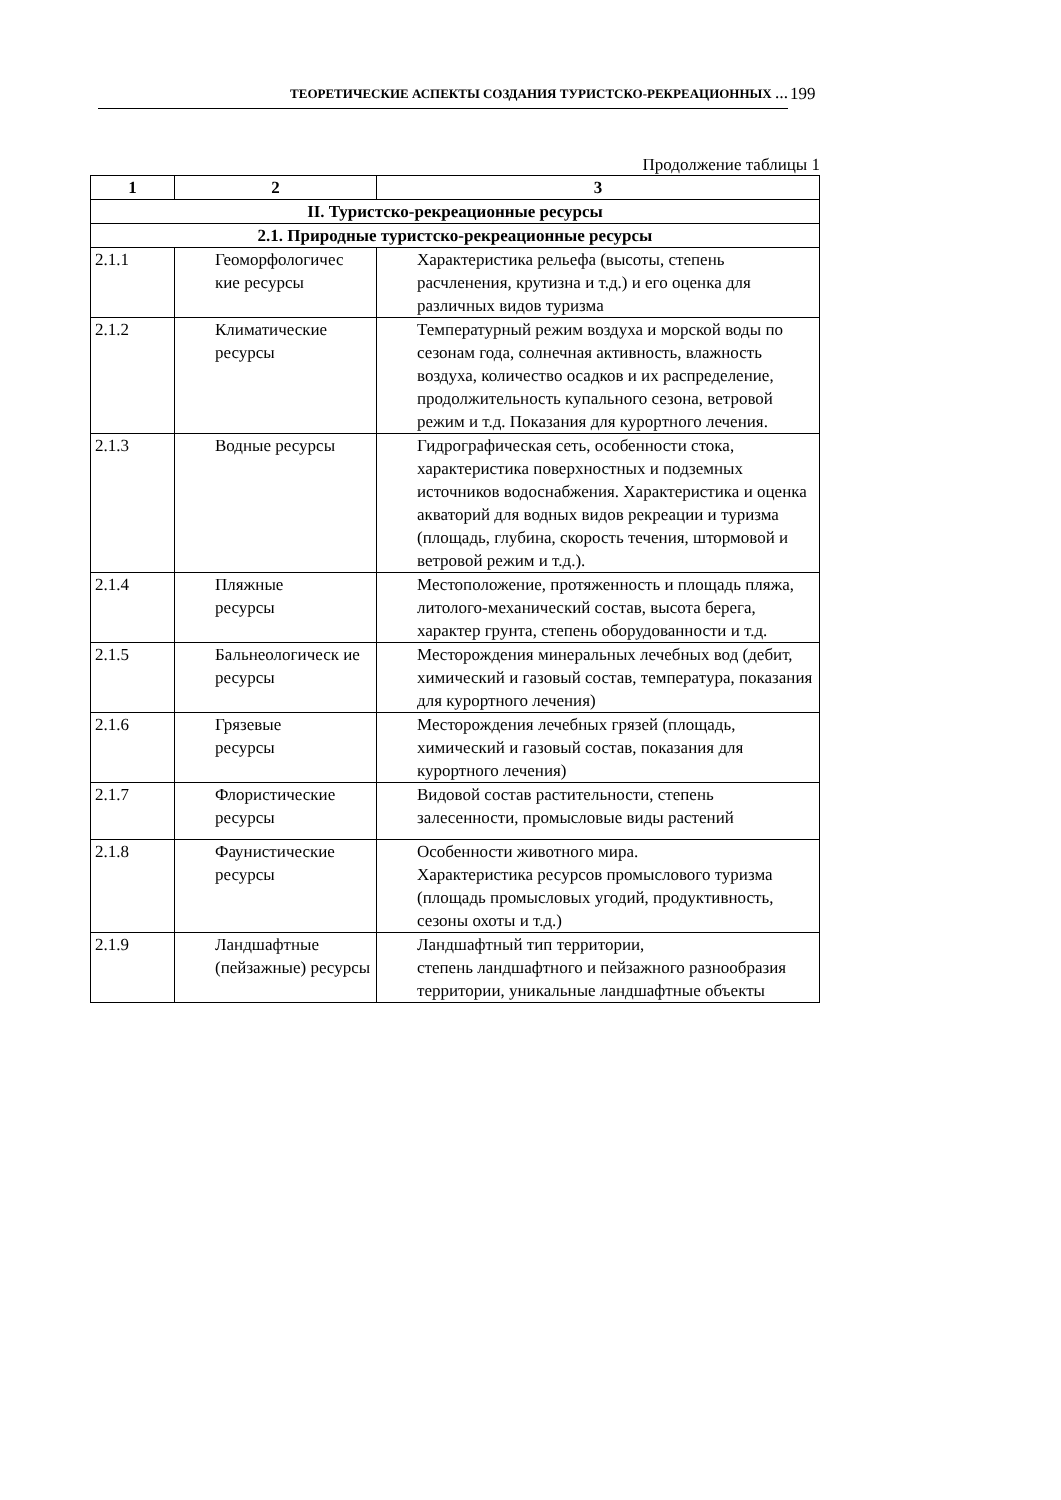ТЕОРЕТИЧЕСКИЕ АСПЕКТЫ СОЗДАНИЯ ТУРИСТСКО-РЕКРЕАЦИОННЫХ … 199
Продолжение таблицы 1
| 1 | 2 | 3 |
| --- | --- | --- |
| II. Туристско-рекреационные ресурсы | | |
| 2.1. Природные туристско-рекреационные ресурсы | | |
| 2.1.1 | Геоморфологичес кие ресурсы | Характеристика рельефа (высоты, степень расчленения, крутизна и т.д.) и его оценка для различных видов туризма |
| 2.1.2 | Климатические ресурсы | Температурный режим воздуха и морской воды по сезонам года, солнечная активность, влажность воздуха, количество осадков и их распределение, продолжительность купального сезона, ветровой режим и т.д. Показания для курортного лечения. |
| 2.1.3 | Водные ресурсы | Гидрографическая сеть, особенности стока, характеристика поверхностных и подземных источников водоснабжения. Характеристика и оценка акваторий для водных видов рекреации и туризма (площадь, глубина, скорость течения, штормовой и ветровой режим и т.д.). |
| 2.1.4 | Пляжные ресурсы | Местоположение, протяженность и площадь пляжа, литолого-механический состав, высота берега, характер грунта, степень оборудованности и т.д. |
| 2.1.5 | Бальнеологическ ие ресурсы | Месторождения минеральных лечебных вод (дебит, химический и газовый состав, температура, показания для курортного лечения) |
| 2.1.6 | Грязевые ресурсы | Месторождения лечебных грязей (площадь, химический и газовый состав, показания для курортного лечения) |
| 2.1.7 | Флористические ресурсы | Видовой состав растительности, степень залесенности, промысловые виды растений |
| 2.1.8 | Фаунистические ресурсы | Особенности животного мира. Характеристика ресурсов промыслового туризма (площадь промысловых угодий, продуктивность, сезоны охоты и т.д.) |
| 2.1.9 | Ландшафтные (пейзажные) ресурсы | Ландшафтный тип территории, степень ландшафтного и пейзажного разнообразия территории, уникальные ландшафтные объекты |